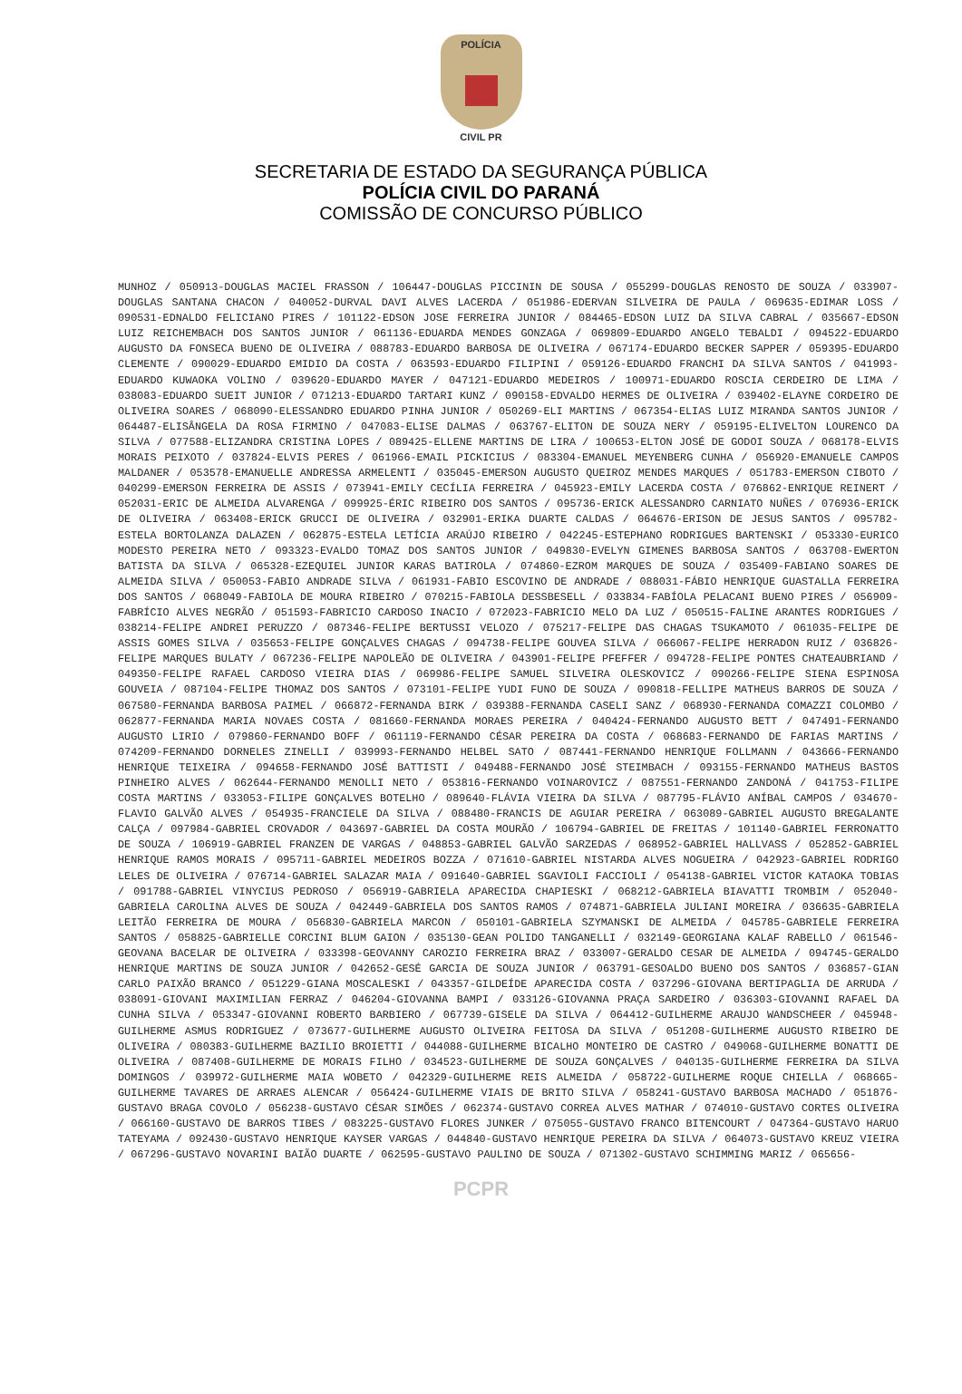POLÍCIA
CIVIL PR
SECRETARIA DE ESTADO DA SEGURANÇA PÚBLICA
POLÍCIA CIVIL DO PARANÁ
COMISSÃO DE CONCURSO PÚBLICO
MUNHOZ / 050913-DOUGLAS MACIEL FRASSON / 106447-DOUGLAS PICCININ DE SOUSA / 055299-DOUGLAS RENOSTO DE SOUZA / 033907-DOUGLAS SANTANA CHACON / 040052-DURVAL DAVI ALVES LACERDA / 051986-EDERVAN SILVEIRA DE PAULA / 069635-EDIMAR LOSS / 090531-EDNALDO FELICIANO PIRES / 101122-EDSON JOSE FERREIRA JUNIOR / 084465-EDSON LUIZ DA SILVA CABRAL / 035667-EDSON LUIZ REICHEMBACH DOS SANTOS JUNIOR / 061136-EDUARDA MENDES GONZAGA / 069809-EDUARDO ANGELO TEBALDI / 094522-EDUARDO AUGUSTO DA FONSECA BUENO DE OLIVEIRA / 088783-EDUARDO BARBOSA DE OLIVEIRA / 067174-EDUARDO BECKER SAPPER / 059395-EDUARDO CLEMENTE / 090029-EDUARDO EMIDIO DA COSTA / 063593-EDUARDO FILIPINI / 059126-EDUARDO FRANCHI DA SILVA SANTOS / 041993-EDUARDO KUWAOKA VOLINO / 039620-EDUARDO MAYER / 047121-EDUARDO MEDEIROS / 100971-EDUARDO ROSCIA CERDEIRO DE LIMA / 038083-EDUARDO SUEIT JUNIOR / 071213-EDUARDO TARTARI KUNZ / 090158-EDVALDO HERMES DE OLIVEIRA / 039402-ELAYNE CORDEIRO DE OLIVEIRA SOARES / 068090-ELESSANDRO EDUARDO PINHA JUNIOR / 050269-ELI MARTINS / 067354-ELIAS LUIZ MIRANDA SANTOS JUNIOR / 064487-ELISÂNGELA DA ROSA FIRMINO / 047083-ELISE DALMAS / 063767-ELITON DE SOUZA NERY / 059195-ELIVELTON LOURENCO DA SILVA / 077588-ELIZANDRA CRISTINA LOPES / 089425-ELLENE MARTINS DE LIRA / 100653-ELTON JOSÉ DE GODOI SOUZA / 068178-ELVIS MORAIS PEIXOTO / 037824-ELVIS PERES / 061966-EMAIL PICKICIUS / 083304-EMANUEL MEYENBERG CUNHA / 056920-EMANUELE CAMPOS MALDANER / 053578-EMANUELLE ANDRESSA ARMELENTI / 035045-EMERSON AUGUSTO QUEIROZ MENDES MARQUES / 051783-EMERSON CIBOTO / 040299-EMERSON FERREIRA DE ASSIS / 073941-EMILY CECÍLIA FERREIRA / 045923-EMILY LACERDA COSTA / 076862-ENRIQUE REINERT / 052031-ERIC DE ALMEIDA ALVARENGA / 099925-ÉRIC RIBEIRO DOS SANTOS / 095736-ERICK ALESSANDRO CARNIATO NUÑES / 076936-ERICK DE OLIVEIRA / 063408-ERICK GRUCCI DE OLIVEIRA / 032901-ERIKA DUARTE CALDAS / 064676-ERISON DE JESUS SANTOS / 095782-ESTELA BORTOLANZA DALAZEN / 062875-ESTELA LETÍCIA ARAÚJO RIBEIRO / 042245-ESTEPHANO RODRIGUES BARTENSKI / 053330-EURICO MODESTO PEREIRA NETO / 093323-EVALDO TOMAZ DOS SANTOS JUNIOR / 049830-EVELYN GIMENES BARBOSA SANTOS / 063708-EWERTON BATISTA DA SILVA / 065328-EZEQUIEL JUNIOR KARAS BATIROLA / 074860-EZROM MARQUES DE SOUZA / 035409-FABIANO SOARES DE ALMEIDA SILVA / 050053-FABIO ANDRADE SILVA / 061931-FABIO ESCOVINO DE ANDRADE / 088031-FÁBIO HENRIQUE GUASTALLA FERREIRA DOS SANTOS / 068049-FABIOLA DE MOURA RIBEIRO / 070215-FABIOLA DESSBESELL / 033834-FABÍOLA PELACANI BUENO PIRES / 056909-FABRÍCIO ALVES NEGRÃO / 051593-FABRICIO CARDOSO INACIO / 072023-FABRICIO MELO DA LUZ / 050515-FALINE ARANTES RODRIGUES / 038214-FELIPE ANDREI PERUZZO / 087346-FELIPE BERTUSSI VELOZO / 075217-FELIPE DAS CHAGAS TSUKAMOTO / 061035-FELIPE DE ASSIS GOMES SILVA / 035653-FELIPE GONÇALVES CHAGAS / 094738-FELIPE GOUVEA SILVA / 066067-FELIPE HERRADON RUIZ / 036826-FELIPE MARQUES BULATY / 067236-FELIPE NAPOLEÃO DE OLIVEIRA / 043901-FELIPE PFEFFER / 094728-FELIPE PONTES CHATEAUBRIAND / 049350-FELIPE RAFAEL CARDOSO VIEIRA DIAS / 069986-FELIPE SAMUEL SILVEIRA OLESKOVICZ / 090266-FELIPE SIENA ESPINOSA GOUVEIA / 087104-FELIPE THOMAZ DOS SANTOS / 073101-FELIPE YUDI FUNO DE SOUZA / 090818-FELLIPE MATHEUS BARROS DE SOUZA / 067580-FERNANDA BARBOSA PAIMEL / 066872-FERNANDA BIRK / 039388-FERNANDA CASELI SANZ / 068930-FERNANDA COMAZZI COLOMBO / 062877-FERNANDA MARIA NOVAES COSTA / 081660-FERNANDA MORAES PEREIRA / 040424-FERNANDO AUGUSTO BETT / 047491-FERNANDO AUGUSTO LIRIO / 079860-FERNANDO BOFF / 061119-FERNANDO CÉSAR PEREIRA DA COSTA / 068683-FERNANDO DE FARIAS MARTINS / 074209-FERNANDO DORNELES ZINELLI / 039993-FERNANDO HELBEL SATO / 087441-FERNANDO HENRIQUE FOLLMANN / 043666-FERNANDO HENRIQUE TEIXEIRA / 094658-FERNANDO JOSÉ BATTISTI / 049488-FERNANDO JOSÉ STEIMBACH / 093155-FERNANDO MATHEUS BASTOS PINHEIRO ALVES / 062644-FERNANDO MENOLLI NETO / 053816-FERNANDO VOINAROVICZ / 087551-FERNANDO ZANDONÁ / 041753-FILIPE COSTA MARTINS / 033053-FILIPE GONÇALVES BOTELHO / 089640-FLÁVIA VIEIRA DA SILVA / 087795-FLÁVIO ANÍBAL CAMPOS / 034670-FLAVIO GALVÃO ALVES / 054935-FRANCIELE DA SILVA / 088480-FRANCIS DE AGUIAR PEREIRA / 063089-GABRIEL AUGUSTO BREGALANTE CALÇA / 097984-GABRIEL CROVADOR / 043697-GABRIEL DA COSTA MOURÃO / 106794-GABRIEL DE FREITAS / 101140-GABRIEL FERRONATTO DE SOUZA / 106919-GABRIEL FRANZEN DE VARGAS / 048853-GABRIEL GALVÃO SARZEDAS / 068952-GABRIEL HALLVASS / 052852-GABRIEL HENRIQUE RAMOS MORAIS / 095711-GABRIEL MEDEIROS BOZZA / 071610-GABRIEL NISTARDA ALVES NOGUEIRA / 042923-GABRIEL RODRIGO LELES DE OLIVEIRA / 076714-GABRIEL SALAZAR MAIA / 091640-GABRIEL SGAVIOLI FACCIOLI / 054138-GABRIEL VICTOR KATAOKA TOBIAS / 091788-GABRIEL VINYCIUS PEDROSO / 056919-GABRIELA APARECIDA CHAPIESKI / 068212-GABRIELA BIAVATTI TROMBIM / 052040-GABRIELA CAROLINA ALVES DE SOUZA / 042449-GABRIELA DOS SANTOS RAMOS / 074871-GABRIELA JULIANI MOREIRA / 036635-GABRIELA LEITÃO FERREIRA DE MOURA / 056830-GABRIELA MARCON / 050101-GABRIELA SZYMANSKI DE ALMEIDA / 045785-GABRIELE FERREIRA SANTOS / 058825-GABRIELLE CORCINI BLUM GAION / 035130-GEAN POLIDO TANGANELLI / 032149-GEORGIANA KALAF RABELLO / 061546-GEOVANA BACELAR DE OLIVEIRA / 033398-GEOVANNY CAROZIO FERREIRA BRAZ / 033007-GERALDO CESAR DE ALMEIDA / 094745-GERALDO HENRIQUE MARTINS DE SOUZA JUNIOR / 042652-GESÉ GARCIA DE SOUZA JUNIOR / 063791-GESOALDO BUENO DOS SANTOS / 036857-GIAN CARLO PAIXÃO BRANCO / 051229-GIANA MOSCALESKI / 043357-GILDEÍDE APARECIDA COSTA / 037296-GIOVANA BERTIPAGLIA DE ARRUDA / 038091-GIOVANI MAXIMILIAN FERRAZ / 046204-GIOVANNA BAMPI / 033126-GIOVANNA PRAÇA SARDEIRO / 036303-GIOVANNI RAFAEL DA CUNHA SILVA / 053347-GIOVANNI ROBERTO BARBIERO / 067739-GISELE DA SILVA / 064412-GUILHERME ARAUJO WANDSCHEER / 045948-GUILHERME ASMUS RODRIGUEZ / 073677-GUILHERME AUGUSTO OLIVEIRA FEITOSA DA SILVA / 051208-GUILHERME AUGUSTO RIBEIRO DE OLIVEIRA / 080383-GUILHERME BAZILIO BROIETTI / 044088-GUILHERME BICALHO MONTEIRO DE CASTRO / 049068-GUILHERME BONATTI DE OLIVEIRA / 087408-GUILHERME DE MORAIS FILHO / 034523-GUILHERME DE SOUZA GONÇALVES / 040135-GUILHERME FERREIRA DA SILVA DOMINGOS / 039972-GUILHERME MAIA WOBETO / 042329-GUILHERME REIS ALMEIDA / 058722-GUILHERME ROQUE CHIELLA / 068665-GUILHERME TAVARES DE ARRAES ALENCAR / 056424-GUILHERME VIAIS DE BRITO SILVA / 058241-GUSTAVO BARBOSA MACHADO / 051876-GUSTAVO BRAGA COVOLO / 056238-GUSTAVO CÉSAR SIMÕES / 062374-GUSTAVO CORREA ALVES MATHAR / 074010-GUSTAVO CORTES OLIVEIRA / 066160-GUSTAVO DE BARROS TIBES / 083225-GUSTAVO FLORES JUNKER / 075055-GUSTAVO FRANCO BITENCOURT / 047364-GUSTAVO HARUO TATEYAMA / 092430-GUSTAVO HENRIQUE KAYSER VARGAS / 044840-GUSTAVO HENRIQUE PEREIRA DA SILVA / 064073-GUSTAVO KREUZ VIEIRA / 067296-GUSTAVO NOVARINI BAIÃO DUARTE / 062595-GUSTAVO PAULINO DE SOUZA / 071302-GUSTAVO SCHIMMING MARIZ / 065656-
PCPR